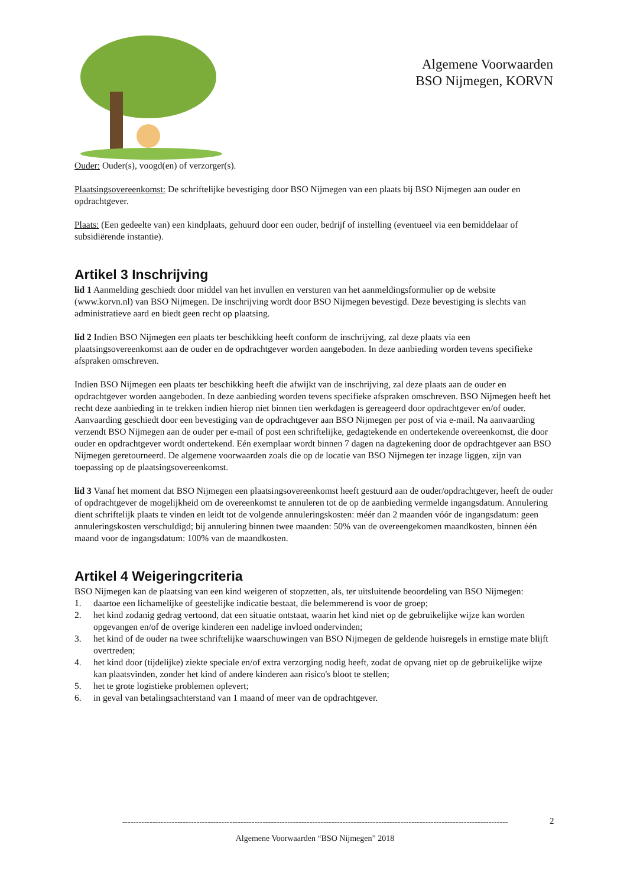Algemene Voorwaarden
BSO Nijmegen, KORVN
Ouder: Ouder(s), voogd(en) of verzorger(s).
Plaatsingsovereenkomst: De schriftelijke bevestiging door BSO Nijmegen van een plaats bij BSO Nijmegen aan ouder en opdrachtgever.
Plaats: (Een gedeelte van) een kindplaats, gehuurd door een ouder, bedrijf of instelling (eventueel via een bemiddelaar of subsidiërende instantie).
Artikel 3 Inschrijving
lid 1 Aanmelding geschiedt door middel van het invullen en versturen van het aanmeldingsformulier op de website (www.korvn.nl) van BSO Nijmegen. De inschrijving wordt door BSO Nijmegen bevestigd. Deze bevestiging is slechts van administratieve aard en biedt geen recht op plaatsing.
lid 2 Indien BSO Nijmegen een plaats ter beschikking heeft conform de inschrijving, zal deze plaats via een plaatsingsovereenkomst aan de ouder en de opdrachtgever worden aangeboden. In deze aanbieding worden tevens specifieke afspraken omschreven.
Indien BSO Nijmegen een plaats ter beschikking heeft die afwijkt van de inschrijving, zal deze plaats aan de ouder en opdrachtgever worden aangeboden. In deze aanbieding worden tevens specifieke afspraken omschreven. BSO Nijmegen heeft het recht deze aanbieding in te trekken indien hierop niet binnen tien werkdagen is gereageerd door opdrachtgever en/of ouder. Aanvaarding geschiedt door een bevestiging van de opdrachtgever aan BSO Nijmegen per post of via e-mail. Na aanvaarding verzendt BSO Nijmegen aan de ouder per e-mail of post een schriftelijke, gedagtekende en ondertekende overeenkomst, die door ouder en opdrachtgever wordt ondertekend. Eén exemplaar wordt binnen 7 dagen na dagtekening door de opdrachtgever aan BSO Nijmegen geretourneerd. De algemene voorwaarden zoals die op de locatie van BSO Nijmegen ter inzage liggen, zijn van toepassing op de plaatsingsovereenkomst.
lid 3 Vanaf het moment dat BSO Nijmegen een plaatsingsovereenkomst heeft gestuurd aan de ouder/opdrachtgever, heeft de ouder of opdrachtgever de mogelijkheid om de overeenkomst te annuleren tot de op de aanbieding vermelde ingangsdatum. Annulering dient schriftelijk plaats te vinden en leidt tot de volgende annuleringskosten: méér dan 2 maanden vóór de ingangsdatum: geen annuleringskosten verschuldigd; bij annulering binnen twee maanden: 50% van de overeengekomen maandkosten, binnen één maand voor de ingangsdatum: 100% van de maandkosten.
Artikel 4 Weigeringcriteria
BSO Nijmegen kan de plaatsing van een kind weigeren of stopzetten, als, ter uitsluitende beoordeling van BSO Nijmegen:
1. daartoe een lichamelijke of geestelijke indicatie bestaat, die belemmerend is voor de groep; 2. het kind zodanig gedrag vertoond, dat een situatie ontstaat, waarin het kind niet op de gebruikelijke wijze kan worden opgevangen en/of de overige kinderen een nadelige invloed ondervinden; 3. het kind of de ouder na twee schriftelijke waarschuwingen van BSO Nijmegen de geldende huisregels in ernstige mate blijft overtreden; 4. het kind door (tijdelijke) ziekte speciale en/of extra verzorging nodig heeft, zodat de opvang niet op de gebruikelijke wijze kan plaatsvinden, zonder het kind of andere kinderen aan risico's bloot te stellen; 5. het te grote logistieke problemen oplevert; 6. in geval van betalingsachterstand van 1 maand of meer van de opdrachtgever.
--------------------------------------------------------------------------------------------------------------------------------------------
Algemene Voorwaarden “BSO Nijmegen” 2018
2